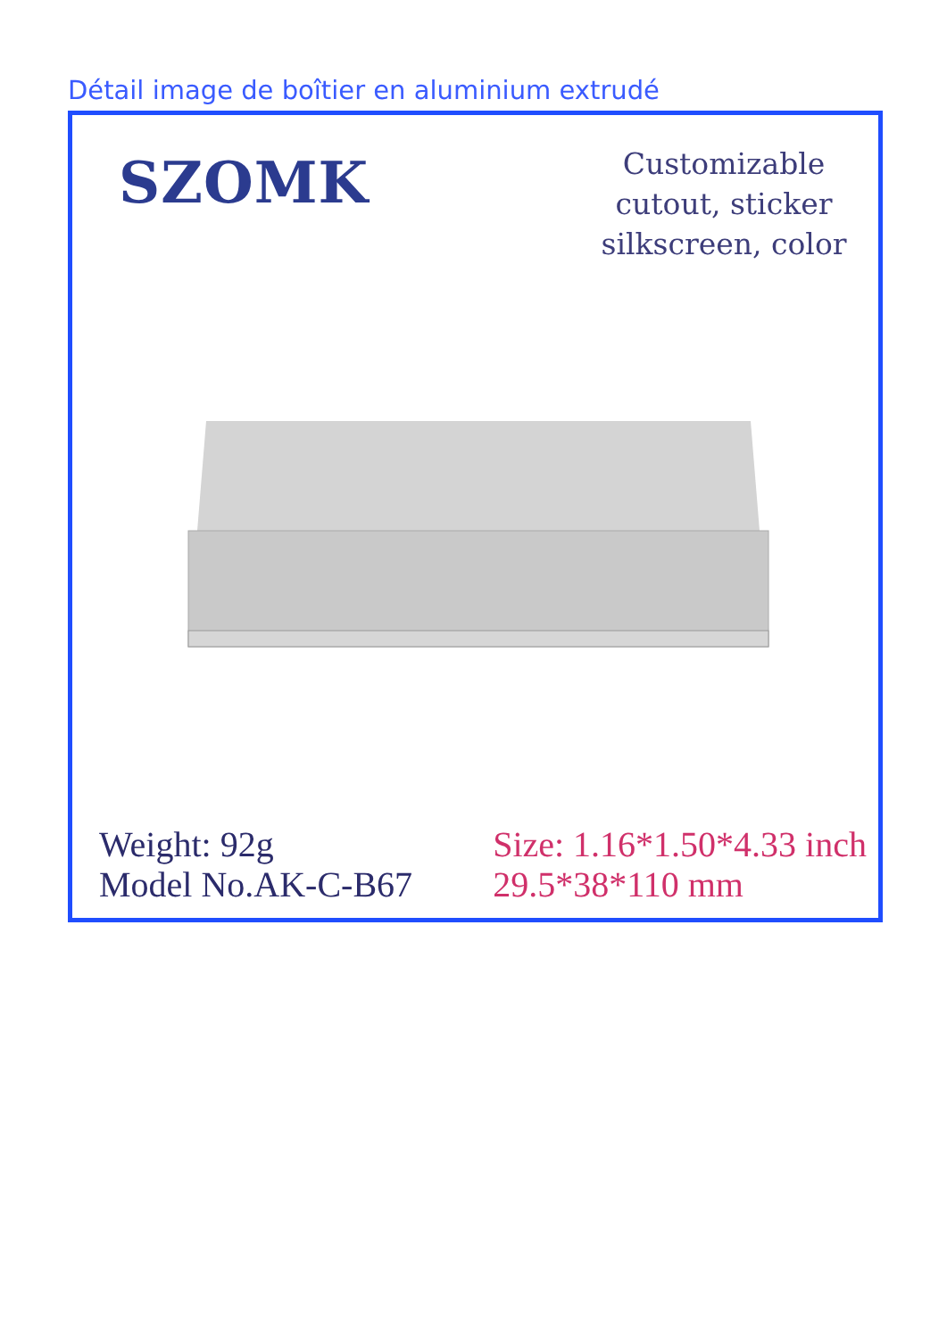Détail image de boîtier en aluminium extrudé
SZOMK
Customizable
cutout, sticker
silkscreen, color
Weight: 92g
Model No.AK-C-B67
Size: 1.16*1.50*4.33 inch
29.5*38*110 mm